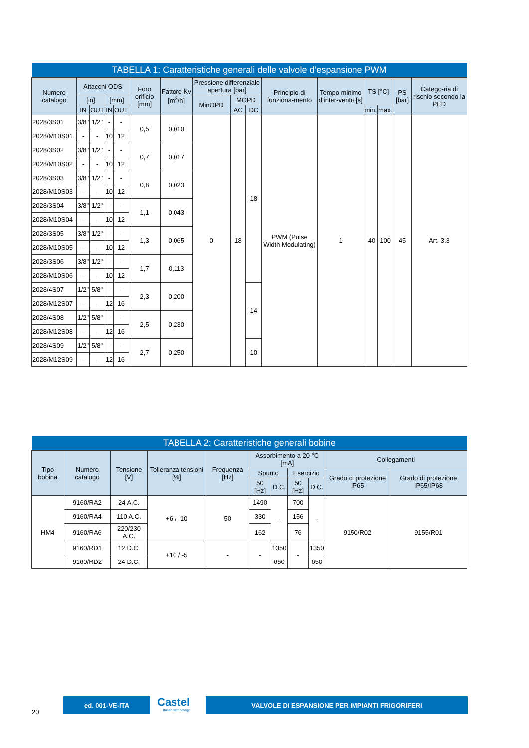| TABELLA 1: Caratteristiche generali delle valvole d’espansione PWM | | | | | | | | | | | | | | | |
| --- | --- | --- | --- | --- | --- | --- | --- | --- | --- | --- | --- | --- | --- | --- | --- |
| Numero catalogo | Attacchi ODS | | | | Foro orificio [mm] | Fattore Kv [m<sup>3</sup>/h] | Pressione differenziale apertura [bar] | | | Principio di funziona-mento | Tempo minimo d’inter-vento [s] | TS [°C] | | PS [bar] | Catego-ria di rischio secondo la PED |
| | [in] | | [mm] | | | | MinOPD | MOPD | | | | | | | |
| | IN | OUT | IN | OUT | | | | AC | DC | | | min. | max. | | |
| 2028/3S01 | 3/8" | 1/2" | - | - | 0,5 | 0,010 | 0 | 18 | 18 | PWM (Pulse Width Modulating) | 1 | -40 | 100 | 45 | Art. 3.3 |
| 2028/M10S01 | - | - | 10 | 12 | | | | | | | | | | | |
| 2028/3S02 | 3/8" | 1/2" | - | - | 0,7 | 0,017 | | | | | | | | | |
| 2028/M10S02 | - | - | 10 | 12 | | | | | | | | | | | |
| 2028/3S03 | 3/8" | 1/2" | - | - | 0,8 | 0,023 | | | | | | | | | |
| 2028/M10S03 | - | - | 10 | 12 | | | | | | | | | | | |
| 2028/3S04 | 3/8" | 1/2" | - | - | 1,1 | 0,043 | | | | | | | | | |
| 2028/M10S04 | - | - | 10 | 12 | | | | | | | | | | | |
| 2028/3S05 | 3/8" | 1/2" | - | - | 1,3 | 0,065 | | | | | | | | | |
| 2028/M10S05 | - | - | 10 | 12 | | | | | | | | | | | |
| 2028/3S06 | 3/8" | 1/2" | - | - | 1,7 | 0,113 | | | | | | | | | |
| 2028/M10S06 | - | - | 10 | 12 | | | | | | | | | | | |
| 2028/4S07 | 1/2" | 5/8" | - | - | 2,3 | 0,200 | | | 14 | | | | | | |
| 2028/M12S07 | - | - | 12 | 16 | | | | | | | | | | | |
| 2028/4S08 | 1/2" | 5/8" | - | - | 2,5 | 0,230 | | | | | | | | | |
| 2028/M12S08 | - | - | 12 | 16 | | | | | | | | | | | |
| 2028/4S09 | 1/2" | 5/8" | - | - | 2,7 | 0,250 | | | 10 | | | | | | |
| 2028/M12S09 | - | - | 12 | 16 | | | | | | | | | | | |
| TABELLA 2: Caratteristiche generali bobine | | | | | | | | | | |
| --- | --- | --- | --- | --- | --- | --- | --- | --- | --- | --- |
| Tipo bobina | Numero catalogo | Tensione [V] | Tolleranza tensioni [%] | Frequenza [Hz] | Assorbimento a 20 °C [mA] | | | | Collegamenti | |
| | | | | | Spunto | | Esercizio | | Grado di protezione IP65 | Grado di protezione IP65/IP68 |
| | | | | | 50 [Hz] | D.C. | 50 [Hz] | D.C. | | |
| HM4 | 9160/RA2 | 24 A.C. | +6 / -10 | 50 | 1490 | - | 700 | - | 9150/R02 | 9155/R01 |
| | 9160/RA4 | 110 A.C. | | | 330 | | 156 | | | |
| | 9160/RA6 | 220/230 A.C. | | | 162 | | 76 | | | |
| | 9160/RD1 | 12 D.C. | +10 / -5 | - | - | 1350 | - | 1350 | | |
| | 9160/RD2 | 24 D.C. | | | | 650 | | 650 | | |
20
ed. 001-VE-ITA
Castel
Italian technology
VALVOLE DI ESPANSIONE PER IMPIANTI FRIGORIFERI